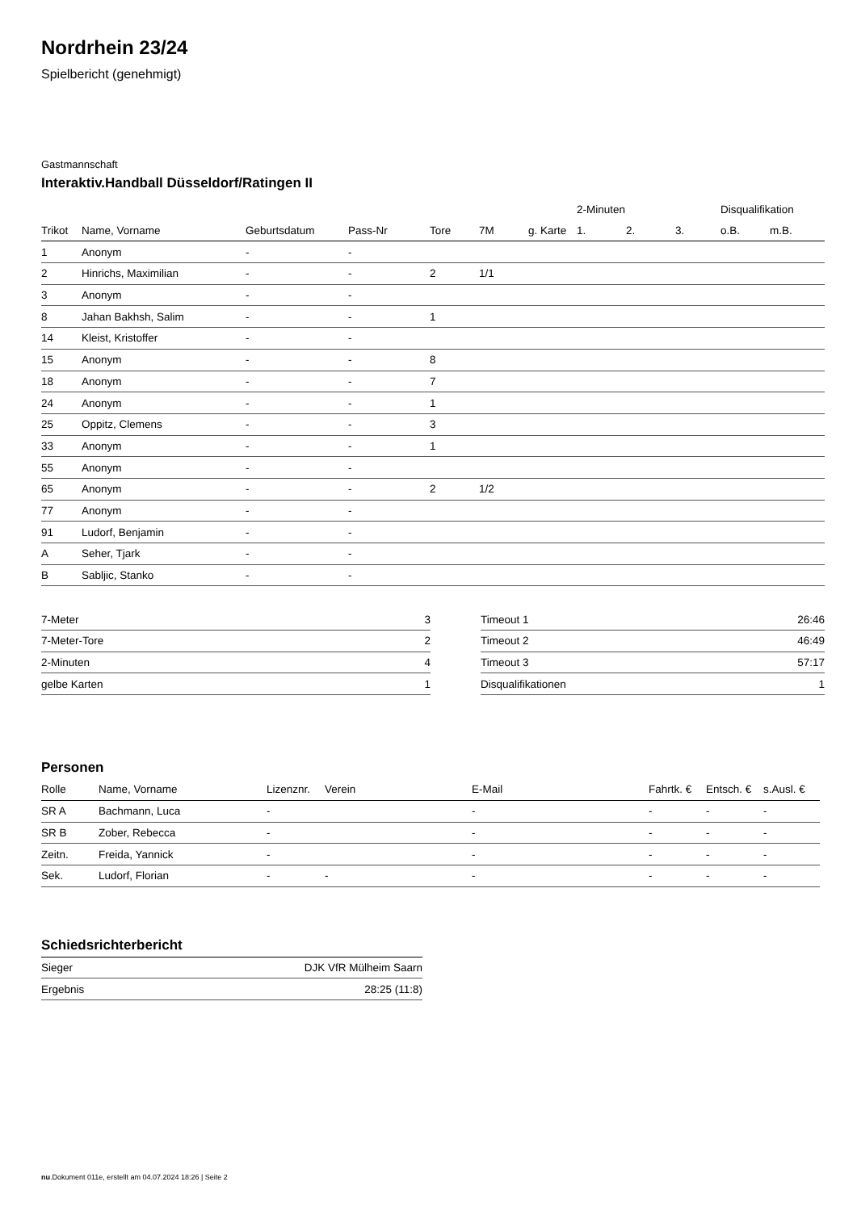Nordrhein 23/24
Spielbericht (genehmigt)
Gastmannschaft
Interaktiv.Handball Düsseldorf/Ratingen II
| | | | | | | | 2-Minuten | | | Disqualifikation | |
| --- | --- | --- | --- | --- | --- | --- | --- | --- | --- | --- | --- |
| Trikot | Name, Vorname | Geburtsdatum | Pass-Nr | Tore | 7M | g. Karte | 1. | 2. | 3. | o.B. | m.B. |
| 1 | Anonym | - | - | | | | | | | | |
| 2 | Hinrichs, Maximilian | - | - | 2 | 1/1 | | | | | | |
| 3 | Anonym | - | - | | | | | | | | |
| 8 | Jahan Bakhsh, Salim | - | - | 1 | | | | | | | |
| 14 | Kleist, Kristoffer | - | - | | | | | | | | |
| 15 | Anonym | - | - | 8 | | | | | | | |
| 18 | Anonym | - | - | 7 | | | | | | | |
| 24 | Anonym | - | - | 1 | | | | | | | |
| 25 | Oppitz, Clemens | - | - | 3 | | | | | | | |
| 33 | Anonym | - | - | 1 | | | | | | | |
| 55 | Anonym | - | - | | | | | | | | |
| 65 | Anonym | - | - | 2 | 1/2 | | | | | | |
| 77 | Anonym | - | - | | | | | | | | |
| 91 | Ludorf, Benjamin | - | - | | | | | | | | |
| A | Seher, Tjark | - | - | | | | | | | | |
| B | Sabljic, Stanko | - | - | | | | | | | | |
| 7-Meter | 3 |
| 7-Meter-Tore | 2 |
| 2-Minuten | 4 |
| gelbe Karten | 1 |
| Timeout 1 | 26:46 |
| Timeout 2 | 46:49 |
| Timeout 3 | 57:17 |
| Disqualifikationen | 1 |
Personen
| Rolle | Name, Vorname | Lizenznr. | Verein | E-Mail | Fahrtk. € | Entsch. € | s.Ausl. € |
| --- | --- | --- | --- | --- | --- | --- | --- |
| SR A | Bachmann, Luca | - | | - | - | - | - |
| SR B | Zober, Rebecca | - | | - | - | - | - |
| Zeitn. | Freida, Yannick | - | | - | - | - | - |
| Sek. | Ludorf, Florian | - | - | - | - | - | - |
Schiedsrichterbericht
| Sieger | DJK VfR Mülheim Saarn |
| Ergebnis | 28:25 (11:8) |
nu.Dokument 011e, erstellt am 04.07.2024 18:26 | Seite 2